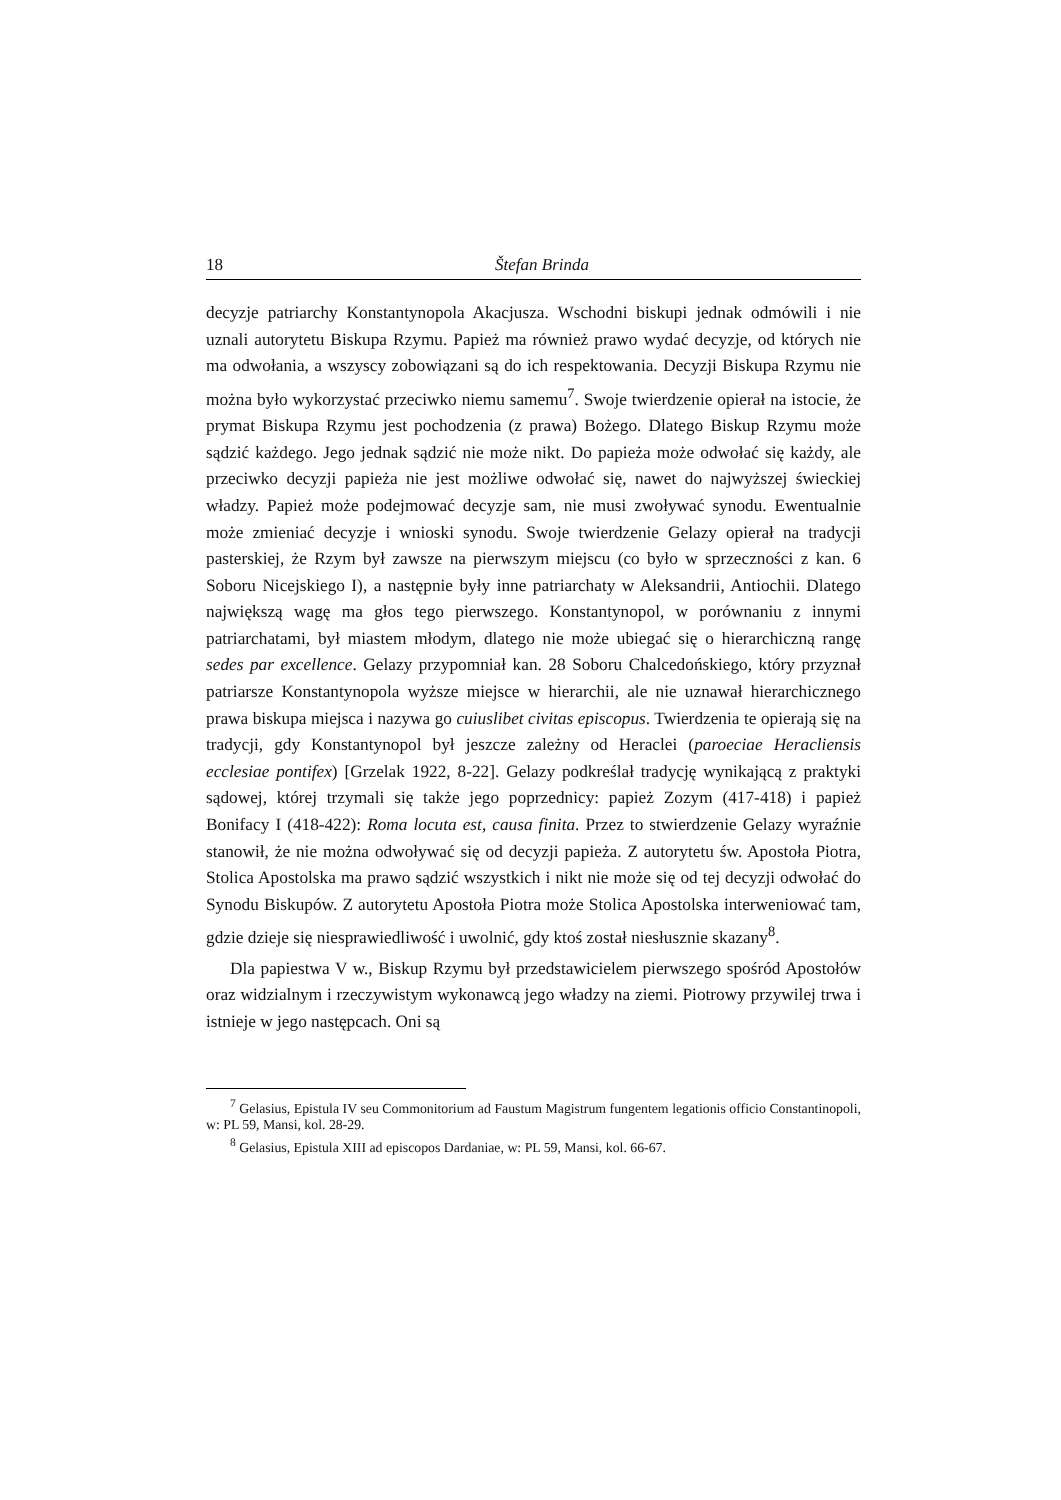18 Štefan Brinda
decyzje patriarchy Konstantynopola Akacjusza. Wschodni biskupi jednak odmówili i nie uznali autorytetu Biskupa Rzymu. Papież ma również prawo wydać decyzje, od których nie ma odwołania, a wszyscy zobowiązani są do ich respektowania. Decyzji Biskupa Rzymu nie można było wykorzystać przeciwko niemu samemu<sup>7</sup>. Swoje twierdzenie opierał na istocie, że prymat Biskupa Rzymu jest pochodzenia (z prawa) Bożego. Dlatego Biskup Rzymu może sądzić każdego. Jego jednak sądzić nie może nikt. Do papieża może odwołać się każdy, ale przeciwko decyzji papieża nie jest możliwe odwołać się, nawet do najwyższej świeckiej władzy. Papież może podejmować decyzje sam, nie musi zwoływać synodu. Ewentualnie może zmieniać decyzje i wnioski synodu. Swoje twierdzenie Gelazy opierał na tradycji pasterskiej, że Rzym był zawsze na pierwszym miejscu (co było w sprzeczności z kan. 6 Soboru Nicejskiego I), a następnie były inne patriarchaty w Aleksandrii, Antiochii. Dlatego największą wagę ma głos tego pierwszego. Konstantynopol, w porównaniu z innymi patriarchatami, był miastem młodym, dlatego nie może ubiegać się o hierarchiczną rangę sedes par excellence. Gelazy przypomniał kan. 28 Soboru Chalcedońskiego, który przyznał patriarsze Konstantynopola wyższe miejsce w hierarchii, ale nie uznawał hierarchicznego prawa biskupa miejsca i nazywa go cuiuslibet civitas episcopus. Twierdzenia te opierają się na tradycji, gdy Konstantynopol był jeszcze zależny od Heraclei (paroeciae Heracliensis ecclesiae pontifex) [Grzelak 1922, 8-22]. Gelazy podkreślał tradycję wynikającą z praktyki sądowej, której trzymali się także jego poprzednicy: papież Zozym (417-418) i papież Bonifacy I (418-422): Roma locuta est, causa finita. Przez to stwierdzenie Gelazy wyraźnie stanowił, że nie można odwoływać się od decyzji papieża. Z autorytetu św. Apostoła Piotra, Stolica Apostolska ma prawo sądzić wszystkich i nikt nie może się od tej decyzji odwołać do Synodu Biskupów. Z autorytetu Apostoła Piotra może Stolica Apostolska interweniować tam, gdzie dzieje się niesprawiedliwość i uwolnić, gdy ktoś został niesłusznie skazany<sup>8</sup>.
Dla papiestwa V w., Biskup Rzymu był przedstawicielem pierwszego spośród Apostołów oraz widzialnym i rzeczywistym wykonawcą jego władzy na ziemi. Piotrowy przywilej trwa i istnieje w jego następcach. Oni są
<sup>7</sup> Gelasius, Epistula IV seu Commonitorium ad Faustum Magistrum fungentem legationis officio Constantinopoli, w: PL 59, Mansi, kol. 28-29.
<sup>8</sup> Gelasius, Epistula XIII ad episcopos Dardaniae, w: PL 59, Mansi, kol. 66-67.